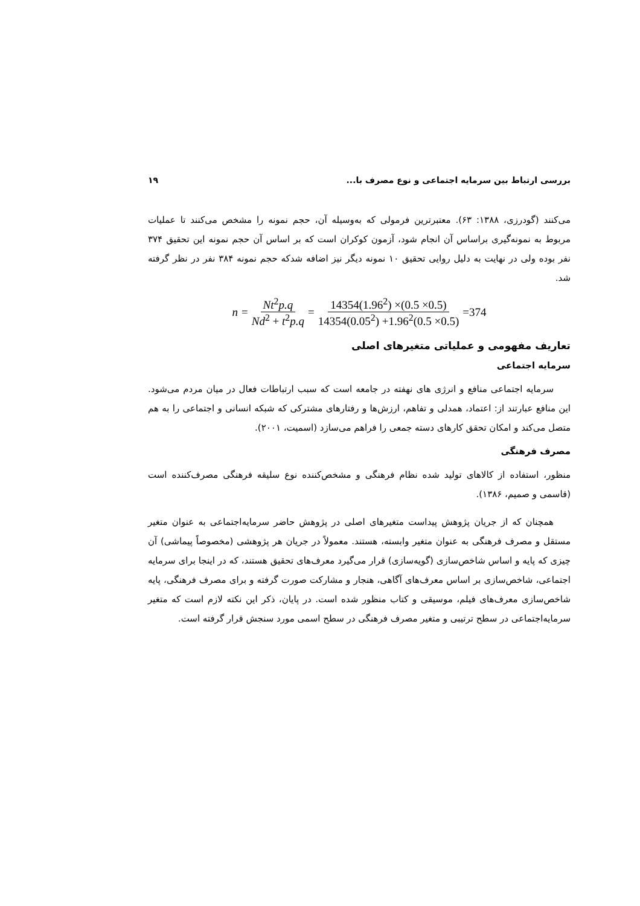بررسی ارتباط بین سرمایه اجتماعی و نوع مصرف با... ۱۹
می‌کنند (گودرزی، ۱۳۸۸: ۶۳). معتبرترین فرمولی که به‌وسیله آن، حجم نمونه را مشخص می‌کنند تا عملیات مربوط به نمونه‌گیری براساس آن انجام شود، آزمون کوکران است که بر اساس آن حجم نمونه این تحقیق ۳۷۴ نفر بوده ولی در نهایت به دلیل روایی تحقیق ۱۰ نمونه دیگر نیز اضافه شدکه حجم نمونه ۳۸۴ نفر در نظر گرفته شد.
n = Nt<sup>2</sup>p.q Nd<sup>2</sup> + t<sup>2</sup>p.q = 14354(1.96<sup>2</sup>) ×(0.5 ×0.5) 14354(0.05<sup>2</sup>) +1.96<sup>2</sup>(0.5 ×0.5) =374
تعاریف مفهومی و عملیاتی متغیرهای اصلی
سرمایه اجتماعی
سرمایه اجتماعی منافع و انرژی های نهفته در جامعه است که سبب ارتباطات فعال در میان مردم می‌شود. این منافع عبارتند از: اعتماد، همدلی و تفاهم، ارزش‌ها و رفتارهای مشترکی که شبکه انسانی و اجتماعی را به هم متصل می‌کند و امکان تحقق کارهای دسته جمعی را فراهم می‌سازد (اسمیت، ۲۰۰۱).
مصرف فرهنگی
منظور، استفاده از کالاهای تولید شده نظام فرهنگی و مشخص‌کننده نوع سلیقه فرهنگی مصرف‌کننده است (قاسمی و صمیم، ۱۳۸۶).
همچنان که از جریان پژوهش پیداست متغیرهای اصلی در پژوهش حاضر سرمایه‌اجتماعی به عنوان متغیر مستقل و مصرف فرهنگی به عنوان متغیر وابسته، هستند. معمولاً در جریان هر پژوهشی (مخصوصاً پیماشی) آن چیزی که پایه و اساس شاخص‌سازی (گویه‌سازی) قرار می‌گیرد معرف‌های تحقیق هستند، که در اینجا برای سرمایه اجتماعی، شاخص‌سازی بر اساس معرف‌های آگاهی، هنجار و مشارکت صورت گرفته و برای مصرف فرهنگی، پایه شاخص‌سازی معرف‌های فیلم، موسیقی و کتاب منظور شده است. در پایان، ذکر این نکته لازم است که متغیر سرمایه‌اجتماعی در سطح ترتیبی و متغیر مصرف فرهنگی در سطح اسمی مورد سنجش قرار گرفته است.